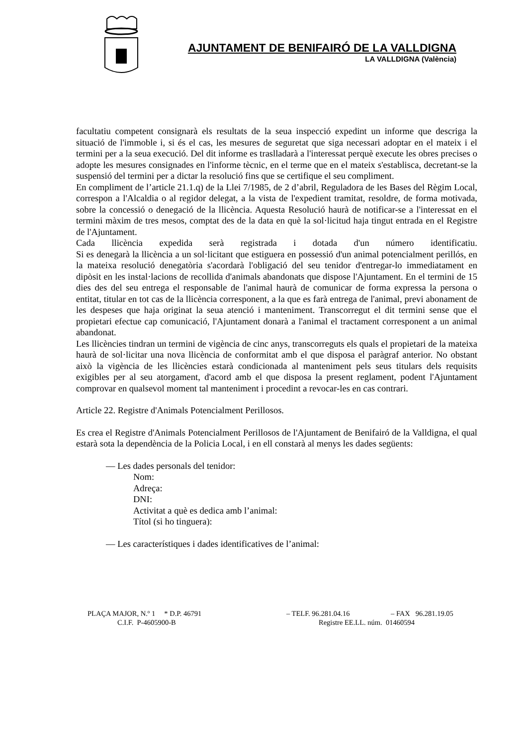AJUNTAMENT DE BENIFAIRÓ DE LA VALLDIGNA
LA VALLDIGNA (València)
facultatiu competent consignarà els resultats de la seua inspecció expedint un informe que descriga la situació de l'immoble i, si és el cas, les mesures de seguretat que siga necessari adoptar en el mateix i el termini per a la seua execució. Del dit informe es traslladarà a l'interessat perquè execute les obres precises o adopte les mesures consignades en l'informe tècnic, en el terme que en el mateix s'establisca, decretant-se la suspensió del termini per a dictar la resolució fins que se certifique el seu compliment.
En compliment de l’article 21.1.q) de la Llei 7/1985, de 2 d’abril, Reguladora de les Bases del Règim Local, correspon a l'Alcaldia o al regidor delegat, a la vista de l'expedient tramitat, resoldre, de forma motivada, sobre la concessió o denegació de la llicència. Aquesta Resolució haurà de notificar-se a l'interessat en el termini màxim de tres mesos, comptat des de la data en què la sol·licitud haja tingut entrada en el Registre de l'Ajuntament.
Cada llicència expedida serà registrada i dotada d'un número identificatiu.
Si es denegarà la llicència a un sol·licitant que estiguera en possessió d'un animal potencialment perillós, en la mateixa resolució denegatòria s'acordarà l'obligació del seu tenidor d'entregar-lo immediatament en dipòsit en les instal·lacions de recollida d'animals abandonats que dispose l'Ajuntament. En el termini de 15 dies des del seu entrega el responsable de l'animal haurà de comunicar de forma expressa la persona o entitat, titular en tot cas de la llicència corresponent, a la que es farà entrega de l'animal, previ abonament de les despeses que haja originat la seua atenció i manteniment. Transcorregut el dit termini sense que el propietari efectue cap comunicació, l'Ajuntament donarà a l'animal el tractament corresponent a un animal abandonat.
Les llicències tindran un termini de vigència de cinc anys, transcorreguts els quals el propietari de la mateixa haurà de sol·licitar una nova llicència de conformitat amb el que disposa el paràgraf anterior. No obstant això la vigència de les llicències estarà condicionada al manteniment pels seus titulars dels requisits exigibles per al seu atorgament, d'acord amb el que disposa la present reglament, podent l'Ajuntament comprovar en qualsevol moment tal manteniment i procedint a revocar-les en cas contrari.
Article 22. Registre d'Animals Potencialment Perillosos.
Es crea el Registre d'Animals Potencialment Perillosos de l'Ajuntament de Benifairó de la Valldigna, el qual estarà sota la dependència de la Policia Local, i en ell constarà al menys les dades següents:
— Les dades personals del tenidor:
Nom:
Adreça:
DNI:
Activitat a què es dedica amb l’animal:
Títol (si ho tinguera):
— Les característiques i dades identificatives de l’animal:
PLAÇA MAJOR, N.º 1 * D.P. 46791 – TELF. 96.281.04.16 – FAX 96.281.19.05
C.I.F. P-4605900-B Registre EE.LL. núm. 01460594